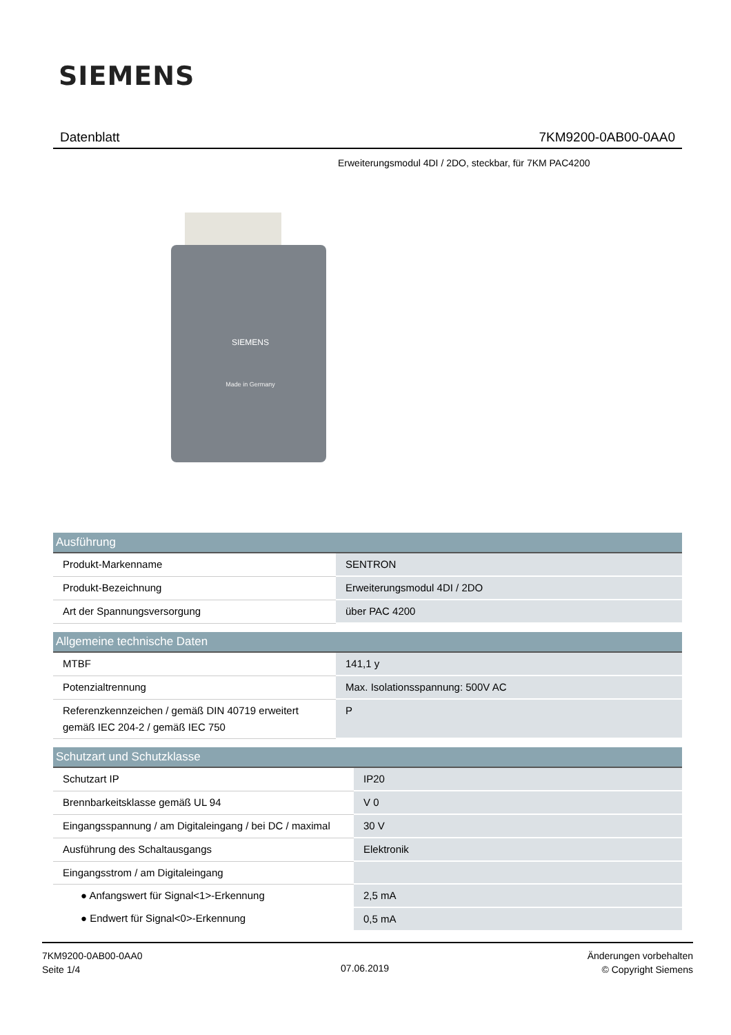SIEMENS
Datenblatt 7KM9200-0AB00-0AA0
Erweiterungsmodul 4DI / 2DO, steckbar, für 7KM PAC4200
SIEMENS
Made in Germany
| Ausführung | |
| --- | --- |
| Produkt-Markenname | SENTRON |
| Produkt-Bezeichnung | Erweiterungsmodul 4DI / 2DO |
| Art der Spannungsversorgung | über PAC 4200 |
| Allgemeine technische Daten | |
| --- | --- |
| MTBF | 141,1 y |
| Potenzialtrennung | Max. Isolationsspannung: 500V AC |
| Referenzkennzeichen / gemäß DIN 40719 erweitert gemäß IEC 204-2 / gemäß IEC 750 | P |
| Schutzart und Schutzklasse | |
| --- | --- |
| Schutzart IP | IP20 |
| Brennbarkeitsklasse gemäß UL 94 | V 0 |
| Eingangsspannung / am Digitaleingang / bei DC / maximal | 30 V |
| Ausführung des Schaltausgangs | Elektronik |
| Eingangsstrom / am Digitaleingang | |
| ● Anfangswert für Signal<1>-Erkennung | 2,5 mA |
| ● Endwert für Signal<0>-Erkennung | 0,5 mA |
7KM9200-0AB00-0AA0
Seite 1/4
07.06.2019
Änderungen vorbehalten
© Copyright Siemens